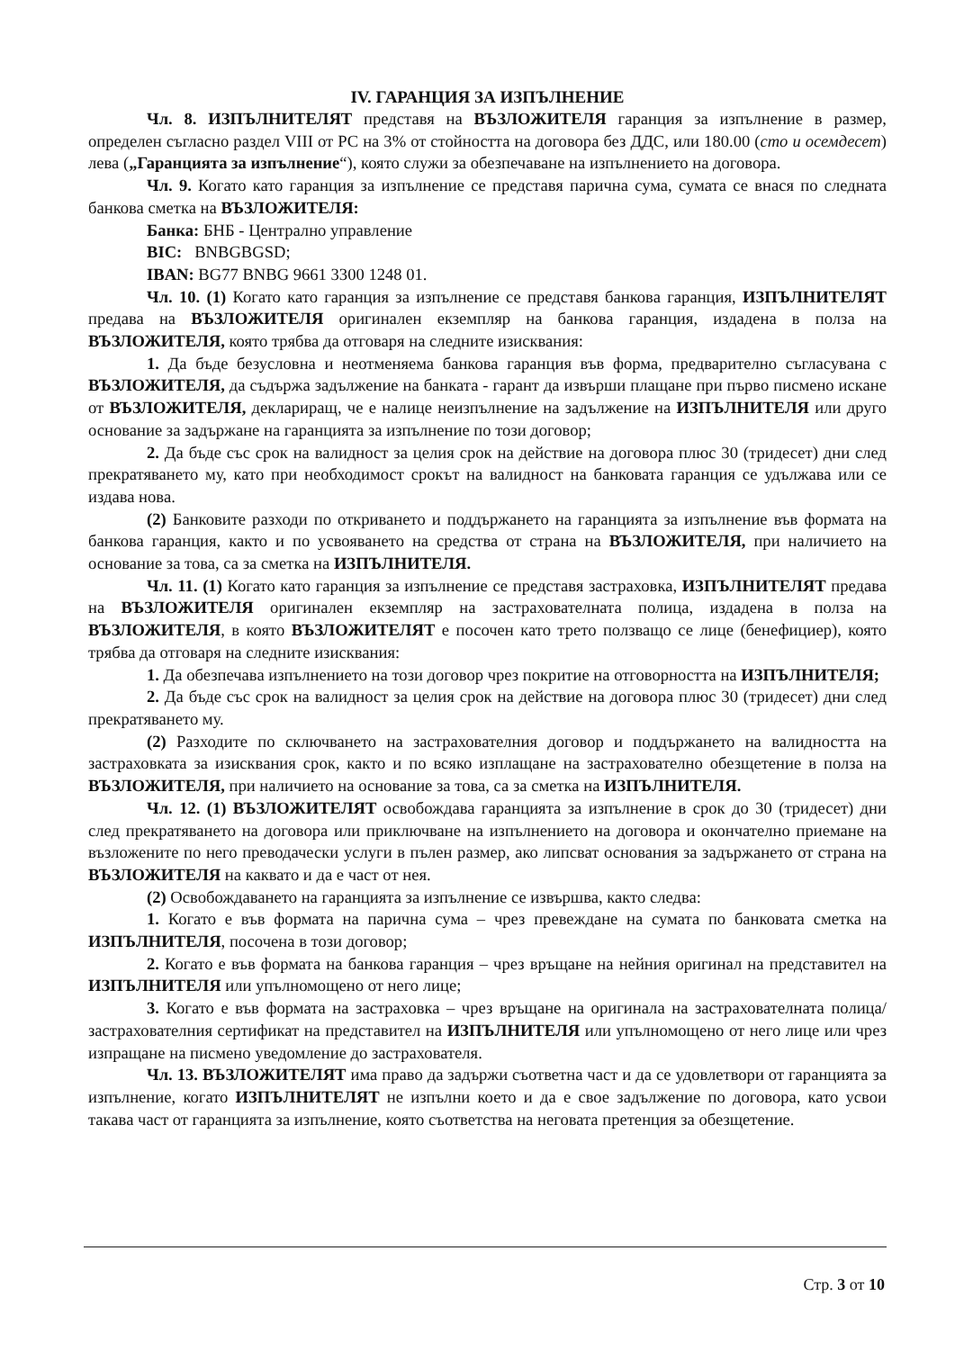IV. ГАРАНЦИЯ ЗА ИЗПЪЛНЕНИЕ
Чл. 8. ИЗПЪЛНИТЕЛЯТ представя на ВЪЗЛОЖИТЕЛЯ гаранция за изпълнение в размер, определен съгласно раздел VIII от РС на 3% от стойността на договора без ДДС, или 180.00 (сто и осемдесет) лева („Гаранцията за изпълнение“), която служи за обезпечаване на изпълнението на договора.
Чл. 9. Когато като гаранция за изпълнение се представя парична сума, сумата се внася по следната банкова сметка на ВЪЗЛОЖИТЕЛЯ:
Банка: БНБ - Централно управление
BIC: BNBGBGSD;
IBAN: BG77 BNBG 9661 3300 1248 01.
Чл. 10. (1) Когато като гаранция за изпълнение се представя банкова гаранция, ИЗПЪЛНИТЕЛЯТ предава на ВЪЗЛОЖИТЕЛЯ оригинален екземпляр на банкова гаранция, издадена в полза на ВЪЗЛОЖИТЕЛЯ, която трябва да отговаря на следните изисквания:
1. Да бъде безусловна и неотменяема банкова гаранция във форма, предварително съгласувана с ВЪЗЛОЖИТЕЛЯ, да съдържа задължение на банката - гарант да извърши плащане при първо писмено искане от ВЪЗЛОЖИТЕЛЯ, деклариращ, че е налице неизпълнение на задължение на ИЗПЪЛНИТЕЛЯ или друго основание за задържане на гаранцията за изпълнение по този договор;
2. Да бъде със срок на валидност за целия срок на действие на договора плюс 30 (тридесет) дни след прекратяването му, като при необходимост срокът на валидност на банковата гаранция се удължава или се издава нова.
(2) Банковите разходи по откриването и поддържането на гаранцията за изпълнение във формата на банкова гаранция, както и по усвояването на средства от страна на ВЪЗЛОЖИТЕЛЯ, при наличието на основание за това, са за сметка на ИЗПЪЛНИТЕЛЯ.
Чл. 11. (1) Когато като гаранция за изпълнение се представя застраховка, ИЗПЪЛНИТЕЛЯТ предава на ВЪЗЛОЖИТЕЛЯ оригинален екземпляр на застрахователната полица, издадена в полза на ВЪЗЛОЖИТЕЛЯ, в която ВЪЗЛОЖИТЕЛЯТ е посочен като трето ползващо се лице (бенефициер), която трябва да отговаря на следните изисквания:
1. Да обезпечава изпълнението на този договор чрез покритие на отговорността на ИЗПЪЛНИТЕЛЯ;
2. Да бъде със срок на валидност за целия срок на действие на договора плюс 30 (тридесет) дни след прекратяването му.
(2) Разходите по сключването на застрахователния договор и поддържането на валидността на застраховката за изисквания срок, както и по всяко изплащане на застрахователно обезщетение в полза на ВЪЗЛОЖИТЕЛЯ, при наличието на основание за това, са за сметка на ИЗПЪЛНИТЕЛЯ.
Чл. 12. (1) ВЪЗЛОЖИТЕЛЯТ освобождава гаранцията за изпълнение в срок до 30 (тридесет) дни след прекратяването на договора или приключване на изпълнението на договора и окончателно приемане на възложените по него преводачески услуги в пълен размер, ако липсват основания за задържането от страна на ВЪЗЛОЖИТЕЛЯ на каквато и да е част от нея.
(2) Освобождаването на гаранцията за изпълнение се извършва, както следва:
1. Когато е във формата на парична сума – чрез превеждане на сумата по банковата сметка на ИЗПЪЛНИТЕЛЯ, посочена в този договор;
2. Когато е във формата на банкова гаранция – чрез връщане на нейния оригинал на представител на ИЗПЪЛНИТЕЛЯ или упълномощено от него лице;
3. Когато е във формата на застраховка – чрез връщане на оригинала на застрахователната полица/застрахователния сертификат на представител на ИЗПЪЛНИТЕЛЯ или упълномощено от него лице или чрез изпращане на писмено уведомление до застрахователя.
Чл. 13. ВЪЗЛОЖИТЕЛЯТ има право да задържи съответна част и да се удовлетвори от гаранцията за изпълнение, когато ИЗПЪЛНИТЕЛЯТ не изпълни което и да е свое задължение по договора, като усвои такава част от гаранцията за изпълнение, която съответства на неговата претенция за обезщетение.
Стр. 3 от 10